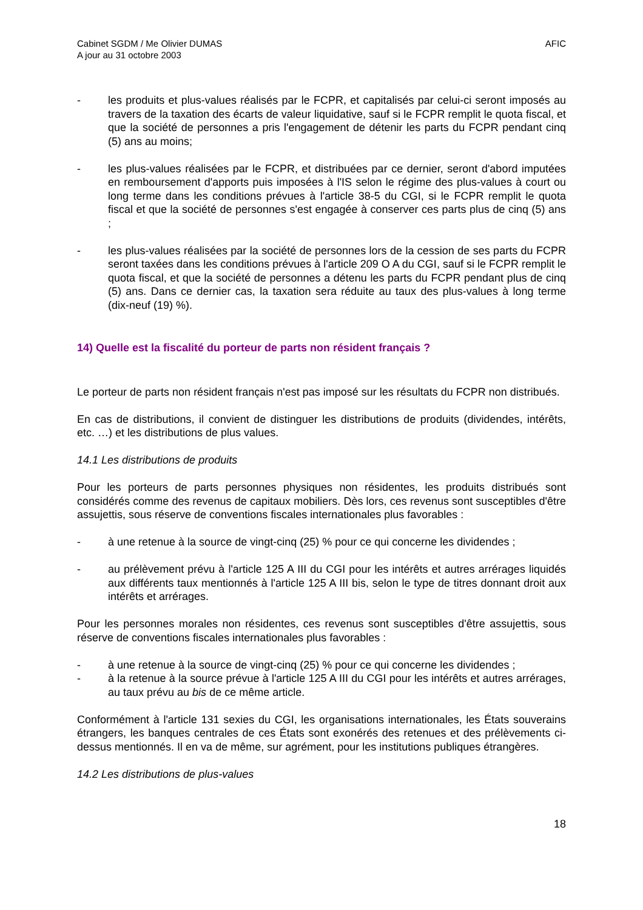Cabinet SGDM / Me Olivier DUMAS
A jour au 31 octobre 2003
AFIC
- les produits et plus-values réalisés par le FCPR, et capitalisés par celui-ci seront imposés au travers de la taxation des écarts de valeur liquidative, sauf si le FCPR remplit le quota fiscal, et que la société de personnes a pris l'engagement de détenir les parts du FCPR pendant cinq (5) ans au moins;
- les plus-values réalisées par le FCPR, et distribuées par ce dernier, seront d'abord imputées en remboursement d'apports puis imposées à l'IS selon le régime des plus-values à court ou long terme dans les conditions prévues à l'article 38-5 du CGI, si le FCPR remplit le quota fiscal et que la société de personnes s'est engagée à conserver ces parts plus de cinq (5) ans ;
- les plus-values réalisées par la société de personnes lors de la cession de ses parts du FCPR seront taxées dans les conditions prévues à l'article 209 O A du CGI, sauf si le FCPR remplit le quota fiscal, et que la société de personnes a détenu les parts du FCPR pendant plus de cinq (5) ans. Dans ce dernier cas, la taxation sera réduite au taux des plus-values à long terme (dix-neuf (19) %).
14) Quelle est la fiscalité du porteur de parts non résident français ?
Le porteur de parts non résident français n'est pas imposé sur les résultats du FCPR non distribués.
En cas de distributions, il convient de distinguer les distributions de produits (dividendes, intérêts, etc. …) et les distributions de plus values.
14.1 Les distributions de produits
Pour les porteurs de parts personnes physiques non résidentes, les produits distribués sont considérés comme des revenus de capitaux mobiliers. Dès lors, ces revenus sont susceptibles d'être assujettis, sous réserve de conventions fiscales internationales plus favorables :
- à une retenue à la source de vingt-cinq (25) % pour ce qui concerne les dividendes ;
- au prélèvement prévu à l'article 125 A III du CGI pour les intérêts et autres arrérages liquidés aux différents taux mentionnés à l'article 125 A III bis, selon le type de titres donnant droit aux intérêts et arrérages.
Pour les personnes morales non résidentes, ces revenus sont susceptibles d'être assujettis, sous réserve de conventions fiscales internationales plus favorables :
- à une retenue à la source de vingt-cinq (25) % pour ce qui concerne les dividendes ;
- à la retenue à la source prévue à l'article 125 A III du CGI pour les intérêts et autres arrérages, au taux prévu au bis de ce même article.
Conformément à l'article 131 sexies du CGI, les organisations internationales, les États souverains étrangers, les banques centrales de ces États sont exonérés des retenues et des prélèvements ci-dessus mentionnés. Il en va de même, sur agrément, pour les institutions publiques étrangères.
14.2 Les distributions de plus-values
18